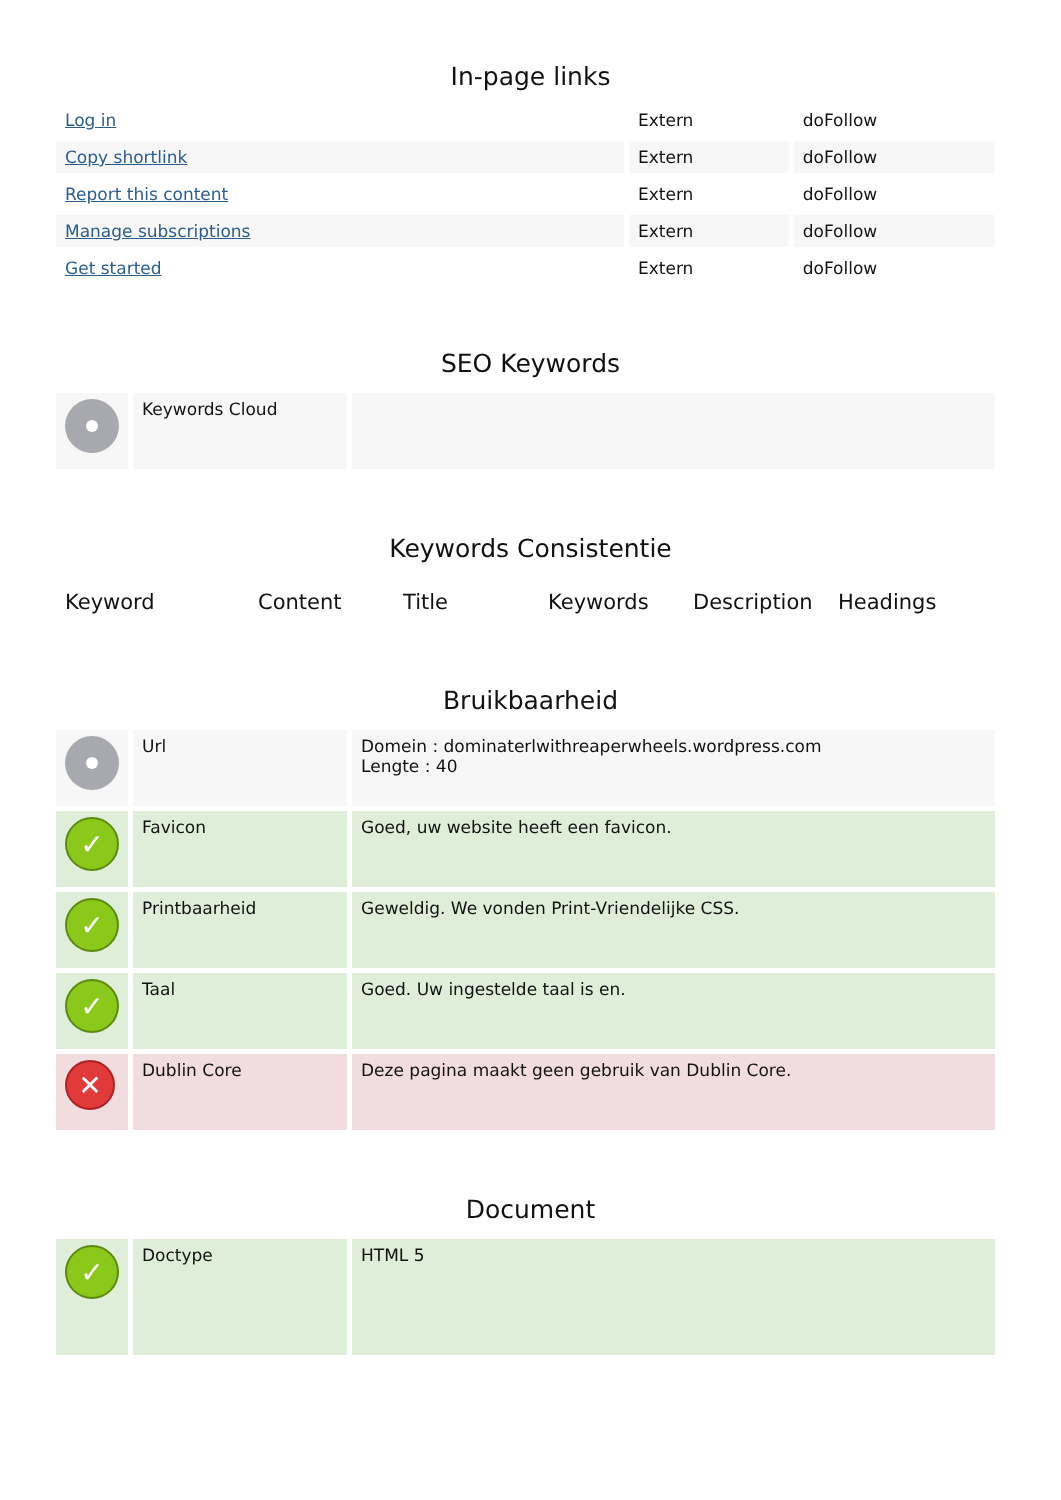In-page links
| Log in | Extern | doFollow |
| Copy shortlink | Extern | doFollow |
| Report this content | Extern | doFollow |
| Manage subscriptions | Extern | doFollow |
| Get started | Extern | doFollow |
SEO Keywords
| | Keywords Cloud | |
Keywords Consistentie
| Keyword | Content | Title | Keywords | Description | Headings |
| --- | --- | --- | --- | --- | --- |
Bruikbaarheid
| | Url | Domein : dominaterlwithreaperwheels.wordpress.com Lengte : 40 |
| ✓ | Favicon | Goed, uw website heeft een favicon. |
| ✓ | Printbaarheid | Geweldig. We vonden Print-Vriendelijke CSS. |
| ✓ | Taal | Goed. Uw ingestelde taal is en. |
| ✕ | Dublin Core | Deze pagina maakt geen gebruik van Dublin Core. |
Document
| ✓ | Doctype | HTML 5 |